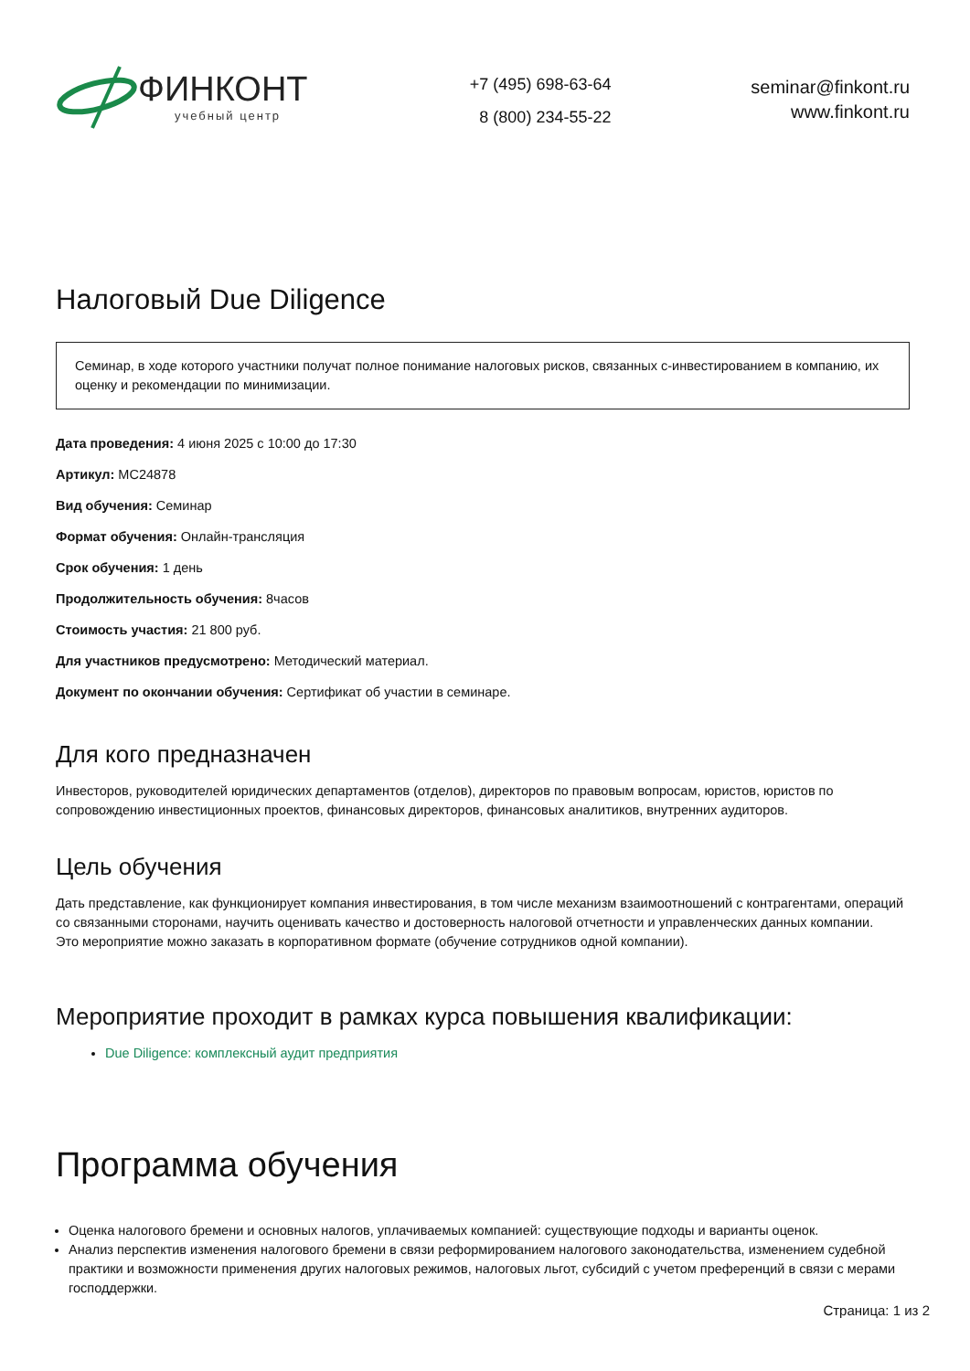ФИНКОНТ
учебный центр
+7 (495) 698-63-64
8 (800) 234-55-22
seminar@finkont.ru
www.finkont.ru
Налоговый Due Diligence
Семинар, в ходе которого участники получат полное понимание налоговых рисков, связанных с-инвестированием в компанию, их оценку и рекомендации по минимизации.
Дата проведения: 4 июня 2025 с 10:00 до 17:30
Артикул: MC24878
Вид обучения: Семинар
Формат обучения: Онлайн-трансляция
Срок обучения: 1 день
Продолжительность обучения: 8часов
Стоимость участия: 21 800 руб.
Для участников предусмотрено: Методический материал.
Документ по окончании обучения: Сертификат об участии в семинаре.
Для кого предназначен
Инвесторов, руководителей юридических департаментов (отделов), директоров по правовым вопросам, юристов, юристов по сопровождению инвестиционных проектов, финансовых директоров, финансовых аналитиков, внутренних аудиторов.
Цель обучения
Дать представление, как функционирует компания инвестирования, в том числе механизм взаимоотношений с контрагентами, операций со связанными сторонами, научить оценивать качество и достоверность налоговой отчетности и управленческих данных компании.
Это мероприятие можно заказать в корпоративном формате (обучение сотрудников одной компании).
Мероприятие проходит в рамках курса повышения квалификации:
Due Diligence: комплексный аудит предприятия
Программа обучения
Оценка налогового бремени и основных налогов, уплачиваемых компанией: существующие подходы и варианты оценок.
Анализ перспектив изменения налогового бремени в связи реформированием налогового законодательства, изменением судебной практики и возможности применения других налоговых режимов, налоговых льгот, субсидий с учетом преференций в связи с мерами господдержки.
Страница: 1 из 2